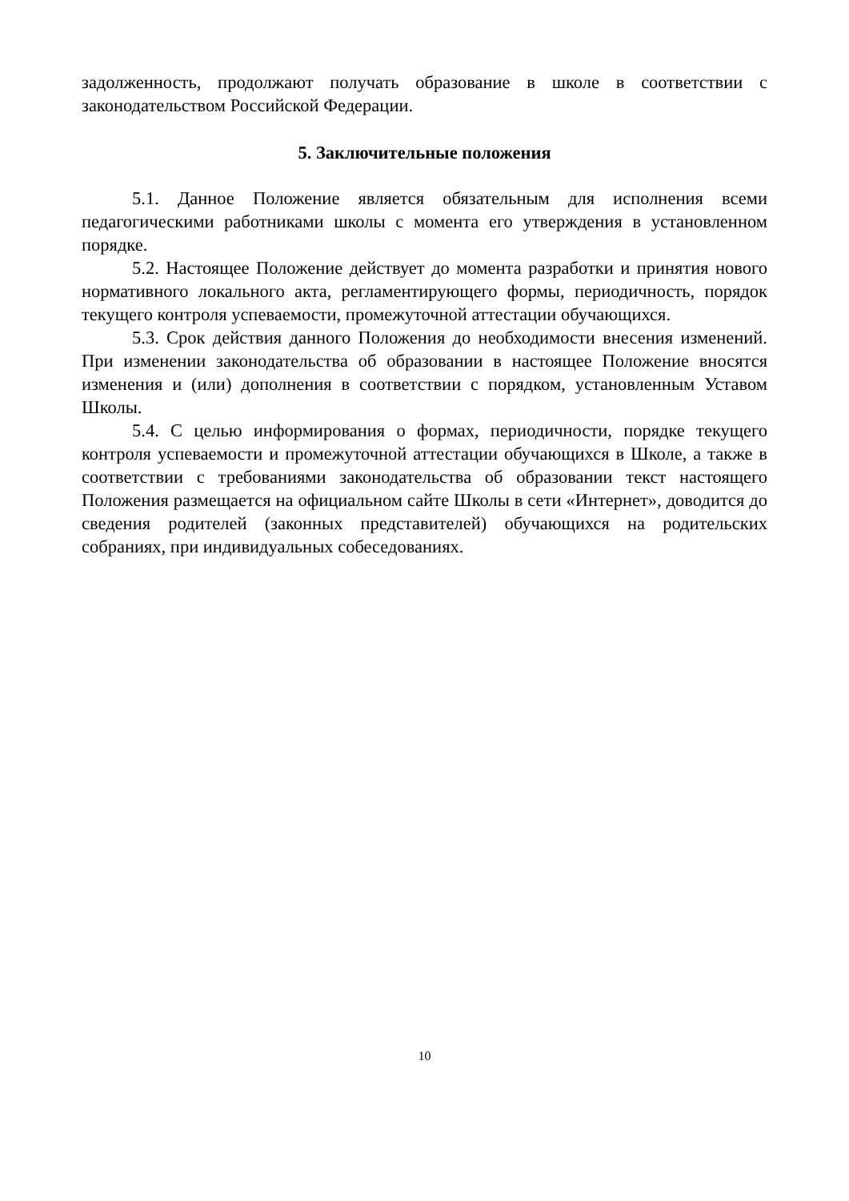задолженность, продолжают получать образование в школе в соответствии с законодательством Российской Федерации.
5. Заключительные положения
5.1. Данное Положение является обязательным для исполнения всеми педагогическими работниками школы с момента его утверждения в установленном порядке.
5.2. Настоящее Положение действует до момента разработки и принятия нового нормативного локального акта, регламентирующего формы, периодичность, порядок текущего контроля успеваемости, промежуточной аттестации обучающихся.
5.3. Срок действия данного Положения до необходимости внесения изменений. При изменении законодательства об образовании в настоящее Положение вносятся изменения и (или) дополнения в соответствии с порядком, установленным Уставом Школы.
5.4. С целью информирования о формах, периодичности, порядке текущего контроля успеваемости и промежуточной аттестации обучающихся в Школе, а также в соответствии с требованиями законодательства об образовании текст настоящего Положения размещается на официальном сайте Школы в сети «Интернет», доводится до сведения родителей (законных представителей) обучающихся на родительских собраниях, при индивидуальных собеседованиях.
10